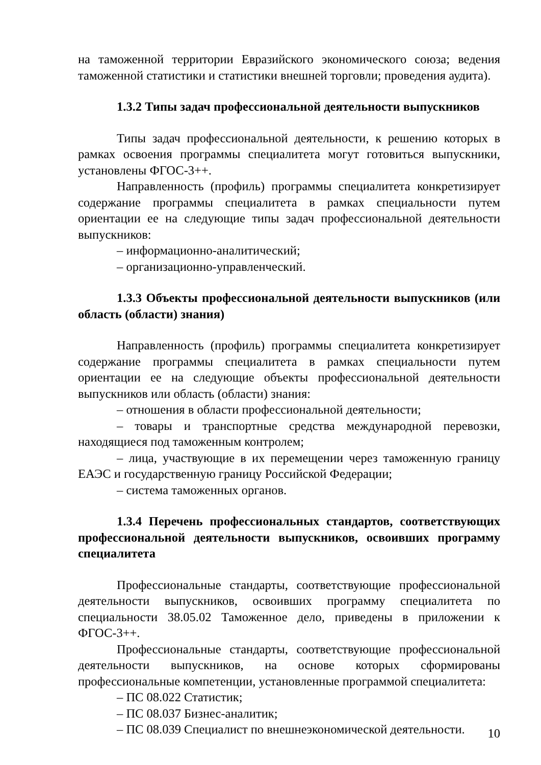на таможенной территории Евразийского экономического союза; ведения таможенной статистики и статистики внешней торговли; проведения аудита).
1.3.2 Типы задач профессиональной деятельности выпускников
Типы задач профессиональной деятельности, к решению которых в рамках освоения программы специалитета могут готовиться выпускники, установлены ФГОС-3++.
Направленность (профиль) программы специалитета конкретизирует содержание программы специалитета в рамках специальности путем ориентации ее на следующие типы задач профессиональной деятельности выпускников:
– информационно-аналитический;
– организационно-управленческий.
1.3.3 Объекты профессиональной деятельности выпускников (или область (области) знания)
Направленность (профиль) программы специалитета конкретизирует содержание программы специалитета в рамках специальности путем ориентации ее на следующие объекты профессиональной деятельности выпускников или область (области) знания:
– отношения в области профессиональной деятельности;
– товары и транспортные средства международной перевозки, находящиеся под таможенным контролем;
– лица, участвующие в их перемещении через таможенную границу ЕАЭС и государственную границу Российской Федерации;
– система таможенных органов.
1.3.4 Перечень профессиональных стандартов, соответствующих профессиональной деятельности выпускников, освоивших программу специалитета
Профессиональные стандарты, соответствующие профессиональной деятельности выпускников, освоивших программу специалитета по специальности 38.05.02 Таможенное дело, приведены в приложении к ФГОС-3++.
Профессиональные стандарты, соответствующие профессиональной деятельности выпускников, на основе которых сформированы профессиональные компетенции, установленные программой специалитета:
– ПС 08.022 Статистик;
– ПС 08.037 Бизнес-аналитик;
– ПС 08.039 Специалист по внешнеэкономической деятельности.
10